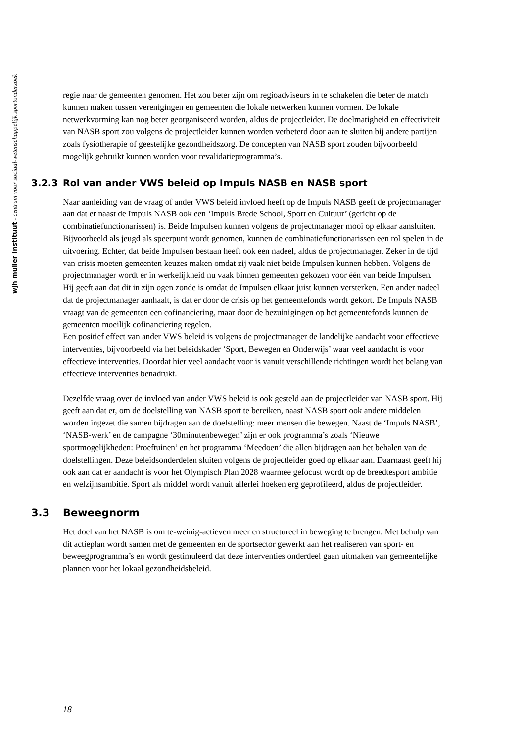wjh mulier instituut - centrum voor sociaal-wetenschappelijk sportonderzoek
regie naar de gemeenten genomen. Het zou beter zijn om regioadviseurs in te schakelen die beter de match kunnen maken tussen verenigingen en gemeenten die lokale netwerken kunnen vormen. De lokale netwerkvorming kan nog beter georganiseerd worden, aldus de projectleider. De doelmatigheid en effectiviteit van NASB sport zou volgens de projectleider kunnen worden verbeterd door aan te sluiten bij andere partijen zoals fysiotherapie of geestelijke gezondheidszorg. De concepten van NASB sport zouden bijvoorbeeld mogelijk gebruikt kunnen worden voor revalidatieprogramma’s.
3.2.3 Rol van ander VWS beleid op Impuls NASB en NASB sport
Naar aanleiding van de vraag of ander VWS beleid invloed heeft op de Impuls NASB geeft de projectmanager aan dat er naast de Impuls NASB ook een ‘Impuls Brede School, Sport en Cultuur’ (gericht op de combinatiefunctionarissen) is. Beide Impulsen kunnen volgens de projectmanager mooi op elkaar aansluiten. Bijvoorbeeld als jeugd als speerpunt wordt genomen, kunnen de combinatiefunctionarissen een rol spelen in de uitvoering. Echter, dat beide Impulsen bestaan heeft ook een nadeel, aldus de projectmanager. Zeker in de tijd van crisis moeten gemeenten keuzes maken omdat zij vaak niet beide Impulsen kunnen hebben. Volgens de projectmanager wordt er in werkelijkheid nu vaak binnen gemeenten gekozen voor één van beide Impulsen. Hij geeft aan dat dit in zijn ogen zonde is omdat de Impulsen elkaar juist kunnen versterken. Een ander nadeel dat de projectmanager aanhaalt, is dat er door de crisis op het gemeentefonds wordt gekort. De Impuls NASB vraagt van de gemeenten een cofinanciering, maar door de bezuinigingen op het gemeentefonds kunnen de gemeenten moeilijk cofinanciering regelen.
Een positief effect van ander VWS beleid is volgens de projectmanager de landelijke aandacht voor effectieve interventies, bijvoorbeeld via het beleidskader ‘Sport, Bewegen en Onderwijs’ waar veel aandacht is voor effectieve interventies. Doordat hier veel aandacht voor is vanuit verschillende richtingen wordt het belang van effectieve interventies benadrukt.
Dezelfde vraag over de invloed van ander VWS beleid is ook gesteld aan de projectleider van NASB sport. Hij geeft aan dat er, om de doelstelling van NASB sport te bereiken, naast NASB sport ook andere middelen worden ingezet die samen bijdragen aan de doelstelling: meer mensen die bewegen. Naast de ‘Impuls NASB’, ‘NASB-werk’ en de campagne ‘30minutenbewegen’ zijn er ook programma’s zoals ‘Nieuwe sportmogelijkheden: Proeftuinen’ en het programma ‘Meedoen’ die allen bijdragen aan het behalen van de doelstellingen. Deze beleidsonderdelen sluiten volgens de projectleider goed op elkaar aan. Daarnaast geeft hij ook aan dat er aandacht is voor het Olympisch Plan 2028 waarmee gefocust wordt op de breedtesport ambitie en welzijnsambitie. Sport als middel wordt vanuit allerlei hoeken erg geprofileerd, aldus de projectleider.
3.3 Beweegnorm
Het doel van het NASB is om te-weinig-actieven meer en structureel in beweging te brengen. Met behulp van dit actieplan wordt samen met de gemeenten en de sportsector gewerkt aan het realiseren van sport- en beweegprogramma’s en wordt gestimuleerd dat deze interventies onderdeel gaan uitmaken van gemeentelijke plannen voor het lokaal gezondheidsbeleid.
18